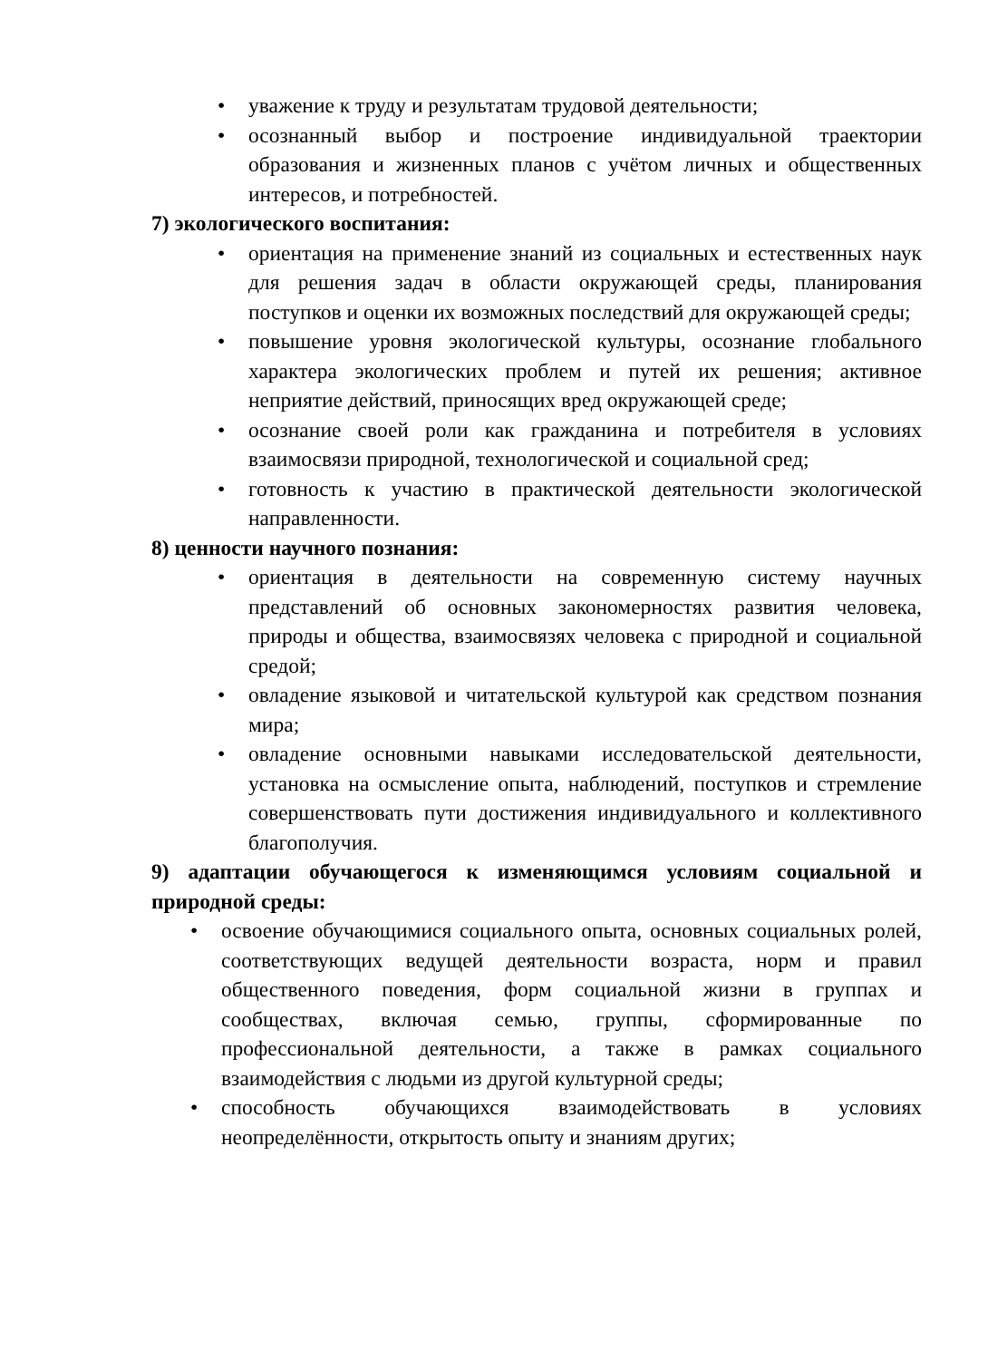• уважение к труду и результатам трудовой деятельности;
• осознанный выбор и построение индивидуальной траектории образования и жизненных планов с учётом личных и общественных интересов, и потребностей.
7) экологического воспитания:
• ориентация на применение знаний из социальных и естественных наук для решения задач в области окружающей среды, планирования поступков и оценки их возможных последствий для окружающей среды;
• повышение уровня экологической культуры, осознание глобального характера экологических проблем и путей их решения; активное неприятие действий, приносящих вред окружающей среде;
• осознание своей роли как гражданина и потребителя в условиях взаимосвязи природной, технологической и социальной сред;
• готовность к участию в практической деятельности экологической направленности.
8) ценности научного познания:
• ориентация в деятельности на современную систему научных представлений об основных закономерностях развития человека, природы и общества, взаимосвязях человека с природной и социальной средой;
• овладение языковой и читательской культурой как средством познания мира;
• овладение основными навыками исследовательской деятельности, установка на осмысление опыта, наблюдений, поступков и стремление совершенствовать пути достижения индивидуального и коллективного благополучия.
9) адаптации обучающегося к изменяющимся условиям социальной и природной среды:
• освоение обучающимися социального опыта, основных социальных ролей, соответствующих ведущей деятельности возраста, норм и правил общественного поведения, форм социальной жизни в группах и сообществах, включая семью, группы, сформированные по профессиональной деятельности, а также в рамках социального взаимодействия с людьми из другой культурной среды;
• способность обучающихся взаимодействовать в условиях неопределённости, открытость опыту и знаниям других;